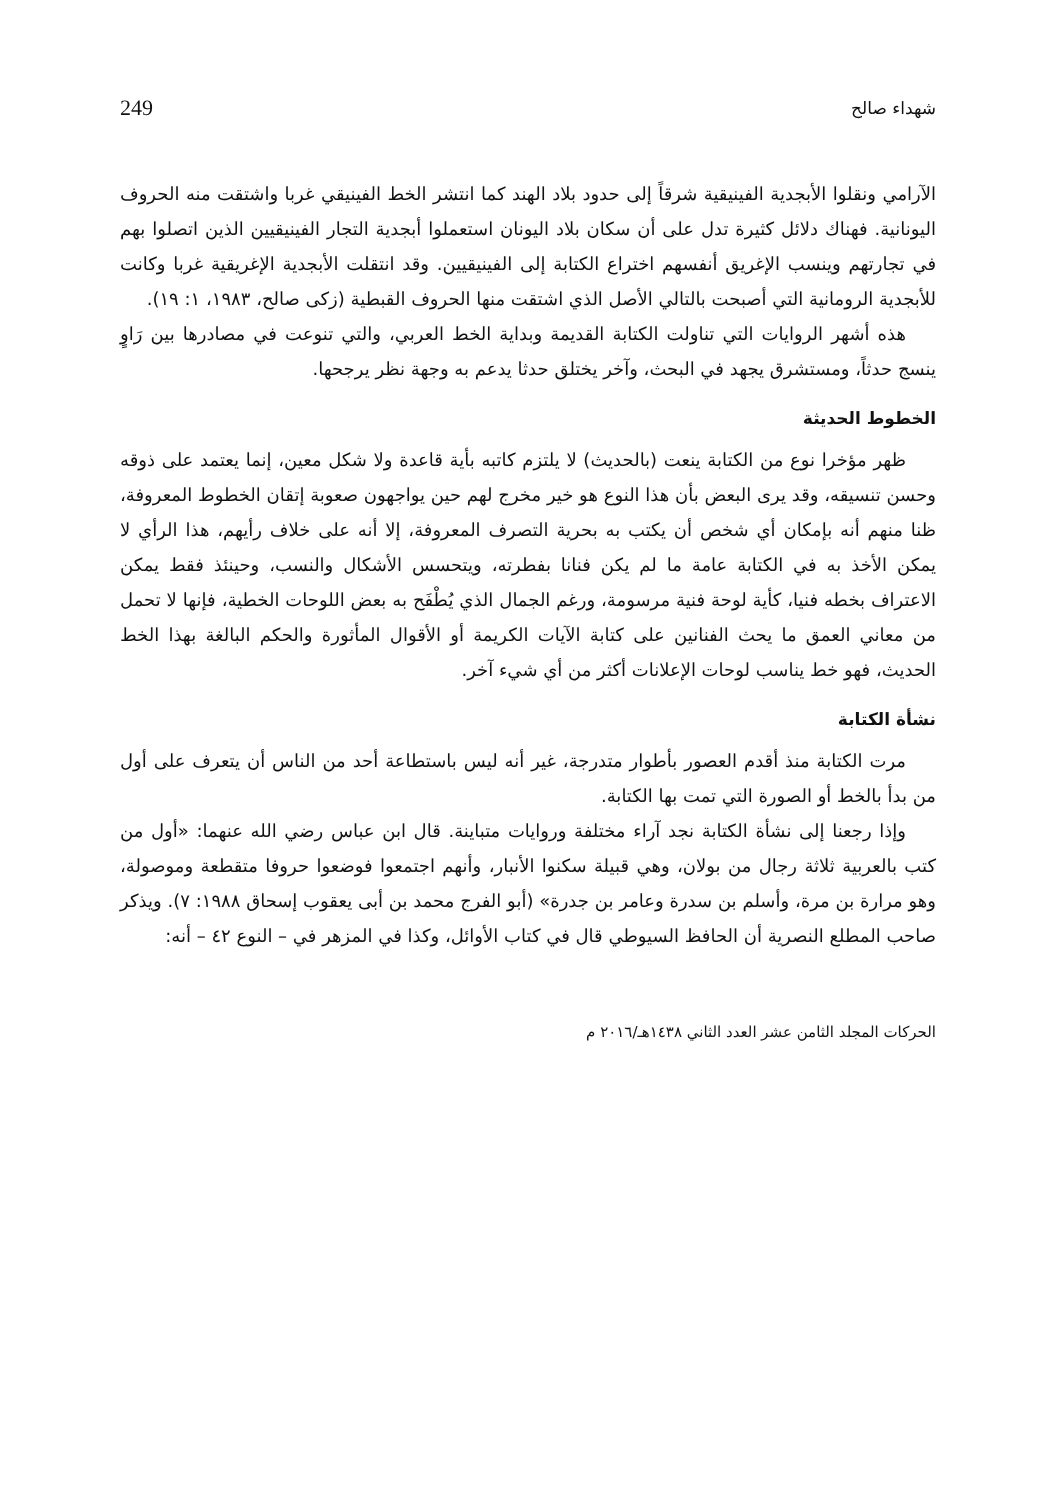شهداء صالح 249
الآرامي ونقلوا الأبجدية الفينيقية شرقاً إلى حدود بلاد الهند كما انتشر الخط الفينيقي غربا واشتقت منه الحروف اليونانية. فهناك دلائل كثيرة تدل على أن سكان بلاد اليونان استعملوا أبجدية التجار الفينيقيين الذين اتصلوا بهم في تجارتهم وينسب الإغريق أنفسهم اختراع الكتابة إلى الفينيقيين. وقد انتقلت الأبجدية الإغريقية غربا وكانت للأبجدية الرومانية التي أصبحت بالتالي الأصل الذي اشتقت منها الحروف القبطية (زكى صالح، ١٩٨٣، ١: ١٩).
هذه أشهر الروايات التي تناولت الكتابة القديمة وبداية الخط العربي، والتي تنوعت في مصادرها بين رَاوٍ ينسج حدثاً، ومستشرق يجهد في البحث، وآخر يختلق حدثا يدعم به وجهة نظر يرجحها.
الخطوط الحديثة
ظهر مؤخرا نوع من الكتابة ينعت (بالحديث) لا يلتزم كاتبه بأية قاعدة ولا شكل معين، إنما يعتمد على ذوقه وحسن تنسيقه، وقد يرى البعض بأن هذا النوع هو خير مخرج لهم حين يواجهون صعوبة إتقان الخطوط المعروفة، ظنا منهم أنه بإمكان أي شخص أن يكتب به بحرية التصرف المعروفة، إلا أنه على خلاف رأيهم، هذا الرأي لا يمكن الأخذ به في الكتابة عامة ما لم يكن فنانا بفطرته، ويتحسس الأشكال والنسب، وحينئذ فقط يمكن الاعتراف بخطه فنيا، كأية لوحة فنية مرسومة، ورغم الجمال الذي يُطْفَح به بعض اللوحات الخطية، فإنها لا تحمل من معاني العمق ما يحث الفنانين على كتابة الآيات الكريمة أو الأقوال المأثورة والحكم البالغة بهذا الخط الحديث، فهو خط يناسب لوحات الإعلانات أكثر من أي شيء آخر.
نشأة الكتابة
مرت الكتابة منذ أقدم العصور بأطوار متدرجة، غير أنه ليس باستطاعة أحد من الناس أن يتعرف على أول من بدأ بالخط أو الصورة التي تمت بها الكتابة.
وإذا رجعنا إلى نشأة الكتابة نجد آراء مختلفة وروايات متباينة. قال ابن عباس رضي الله عنهما: «أول من كتب بالعربية ثلاثة رجال من بولان، وهي قبيلة سكنوا الأنبار، وأنهم اجتمعوا فوضعوا حروفا متقطعة وموصولة، وهو مرارة بن مرة، وأسلم بن سدرة وعامر بن جدرة» (أبو الفرج محمد بن أبى يعقوب إسحاق ١٩٨٨: ٧). ويذكر صاحب المطلع النصرية أن الحافظ السيوطي قال في كتاب الأوائل، وكذا في المزهر في – النوع ٤٢ – أنه:
الحركات المجلد الثامن عشر العدد الثاني ١٤٣٨هـ/٢٠١٦ م